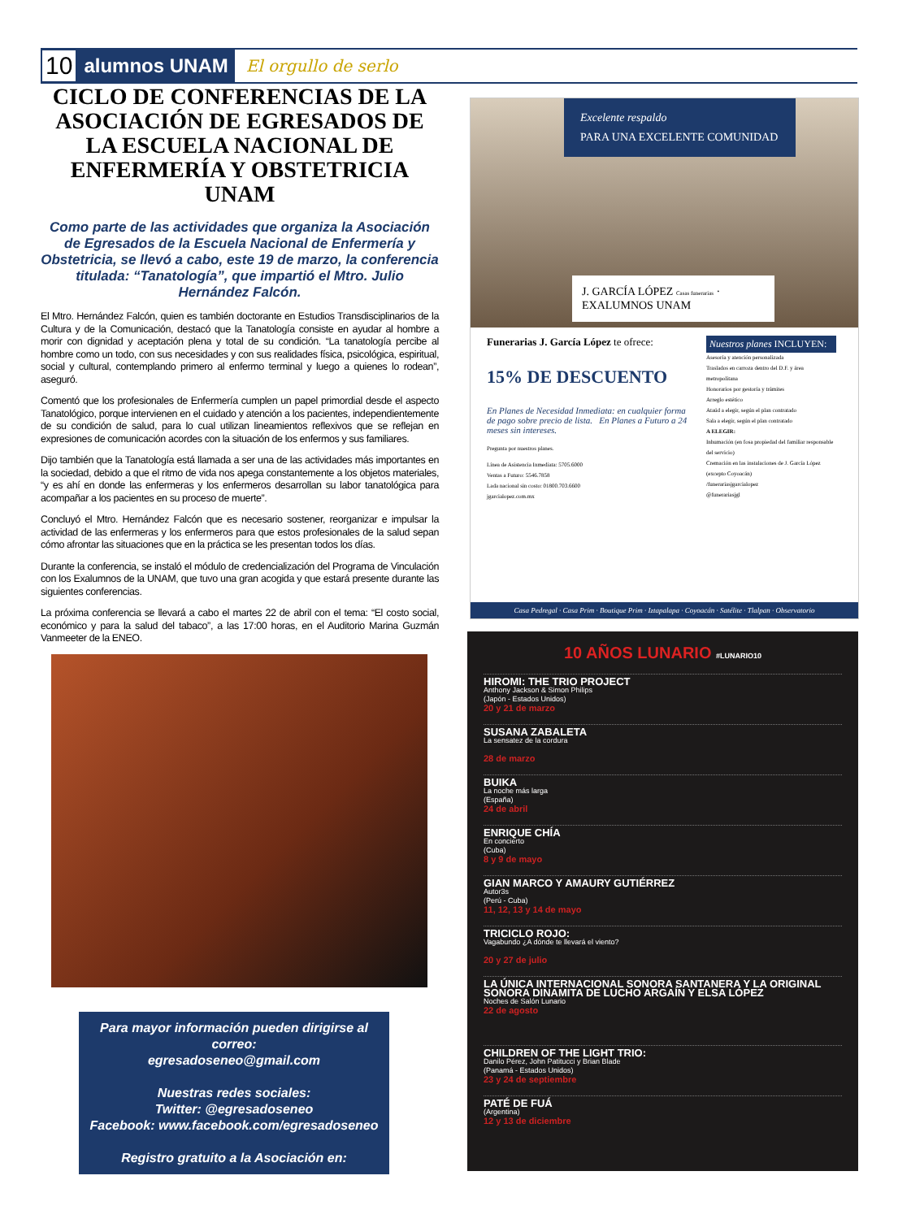10 alumnos UNAM El orgullo de serlo
CICLO DE CONFERENCIAS DE LA ASOCIACIÓN DE EGRESADOS DE LA ESCUELA NACIONAL DE ENFERMERÍA Y OBSTETRICIA UNAM
Como parte de las actividades que organiza la Asociación de Egresados de la Escuela Nacional de Enfermería y Obstetricia, se llevó a cabo, este 19 de marzo, la conferencia titulada: “Tanatología”, que impartió el Mtro. Julio Hernández Falcón.
El Mtro. Hernández Falcón, quien es también doctorante en Estudios Transdisciplinarios de la Cultura y de la Comunicación, destacó que la Tanatología consiste en ayudar al hombre a morir con dignidad y aceptación plena y total de su condición. “La tanatología percibe al hombre como un todo, con sus necesidades y con sus realidades física, psicológica, espiritual, social y cultural, contemplando primero al enfermo terminal y luego a quienes lo rodean”, aseguró.
Comentó que los profesionales de Enfermería cumplen un papel primordial desde el aspecto Tanatológico, porque intervienen en el cuidado y atención a los pacientes, independientemente de su condición de salud, para lo cual utilizan lineamientos reflexivos que se reflejan en expresiones de comunicación acordes con la situación de los enfermos y sus familiares.
Dijo también que la Tanatología está llamada a ser una de las actividades más importantes en la sociedad, debido a que el ritmo de vida nos apega constantemente a los objetos materiales, “y es ahí en donde las enfermeras y los enfermeros desarrollan su labor tanatológica para acompañar a los pacientes en su proceso de muerte”.
Concluyó el Mtro. Hernández Falcón que es necesario sostener, reorganizar e impulsar la actividad de las enfermeras y los enfermeros para que estos profesionales de la salud sepan cómo afrontar las situaciones que en la práctica se les presentan todos los días.
Durante la conferencia, se instaló el módulo de credencialización del Programa de Vinculación con los Exalumnos de la UNAM, que tuvo una gran acogida y que estará presente durante las siguientes conferencias.
La próxima conferencia se llevará a cabo el martes 22 de abril con el tema: “El costo social, económico y para la salud del tabaco”, a las 17:00 horas, en el Auditorio Marina Guzmán Vanmeeter de la ENEO.
Para mayor información pueden dirigirse al correo:
egresadoseneo@gmail.com
Nuestras redes sociales:
Twitter: @egresadoseneo
Facebook: www.facebook.com/egresadoseneo
Registro gratuito a la Asociación en:
Excelente respaldo
PARA UNA EXCELENTE COMUNIDAD
J. GARCÍA LÓPEZ Casas funerarias · EXALUMNOS UNAM
Funerarias J. García López te ofrece:
15% DE DESCUENTO
En Planes de Necesidad Inmediata: en cualquier forma de pago sobre precio de lista. En Planes a Futuro a 24 meses sin intereses.
Pregunta por nuestros planes.
Línea de Asistencia Inmediata: 5705.6000
Ventas a Futuro: 5546.7858
Lada nacional sin costo: 01800.703.6600
jgarcialopez.com.mx
Nuestros planes INCLUYEN:
Asesoría y atención personalizada
Traslados en carroza dentro del D.F. y área metropolitana
Honorarios por gestoría y trámites
Arreglo estético
Ataúd a elegir, según el plan contratado
Sala a elegir, según el plan contratado
A ELEGIR:
Inhumación (en fosa propiedad del familiar responsable del servicio)
Cremación en las instalaciones de J. García López (excepto Coyoacán)
/funerariasjgarcialopez
@funerariasjgl
Casa Pedregal · Casa Prim · Boutique Prim · Iztapalapa · Coyoacán · Satélite · Tlalpan · Observatorio
10 AÑOS LUNARIO #LUNARIO10
HIROMI: THE TRIO PROJECT
Anthony Jackson & Simon Philips
(Japón - Estados Unidos)
20 y 21 de marzo
SUSANA ZABALETA
La sensatez de la cordura
28 de marzo
BUIKA
La noche más larga
(España)
24 de abril
ENRIQUE CHÍA
En concierto
(Cuba)
8 y 9 de mayo
GIAN MARCO Y AMAURY GUTIÉRREZ
Autor3s
(Perú - Cuba)
11, 12, 13 y 14 de mayo
TRICICLO ROJO:
Vagabundo ¿A dónde te llevará el viento?
20 y 27 de julio
LA ÚNICA INTERNACIONAL SONORA SANTANERA Y LA ORIGINAL SONORA DINAMITA DE LUCHO ARGAÍN Y ELSA LÓPEZ
Noches de Salón Lunario
22 de agosto
CHILDREN OF THE LIGHT TRIO:
Danilo Pérez, John Patitucci y Brian Blade
(Panamá - Estados Unidos)
23 y 24 de septiembre
PATÉ DE FUÁ
(Argentina)
12 y 13 de diciembre